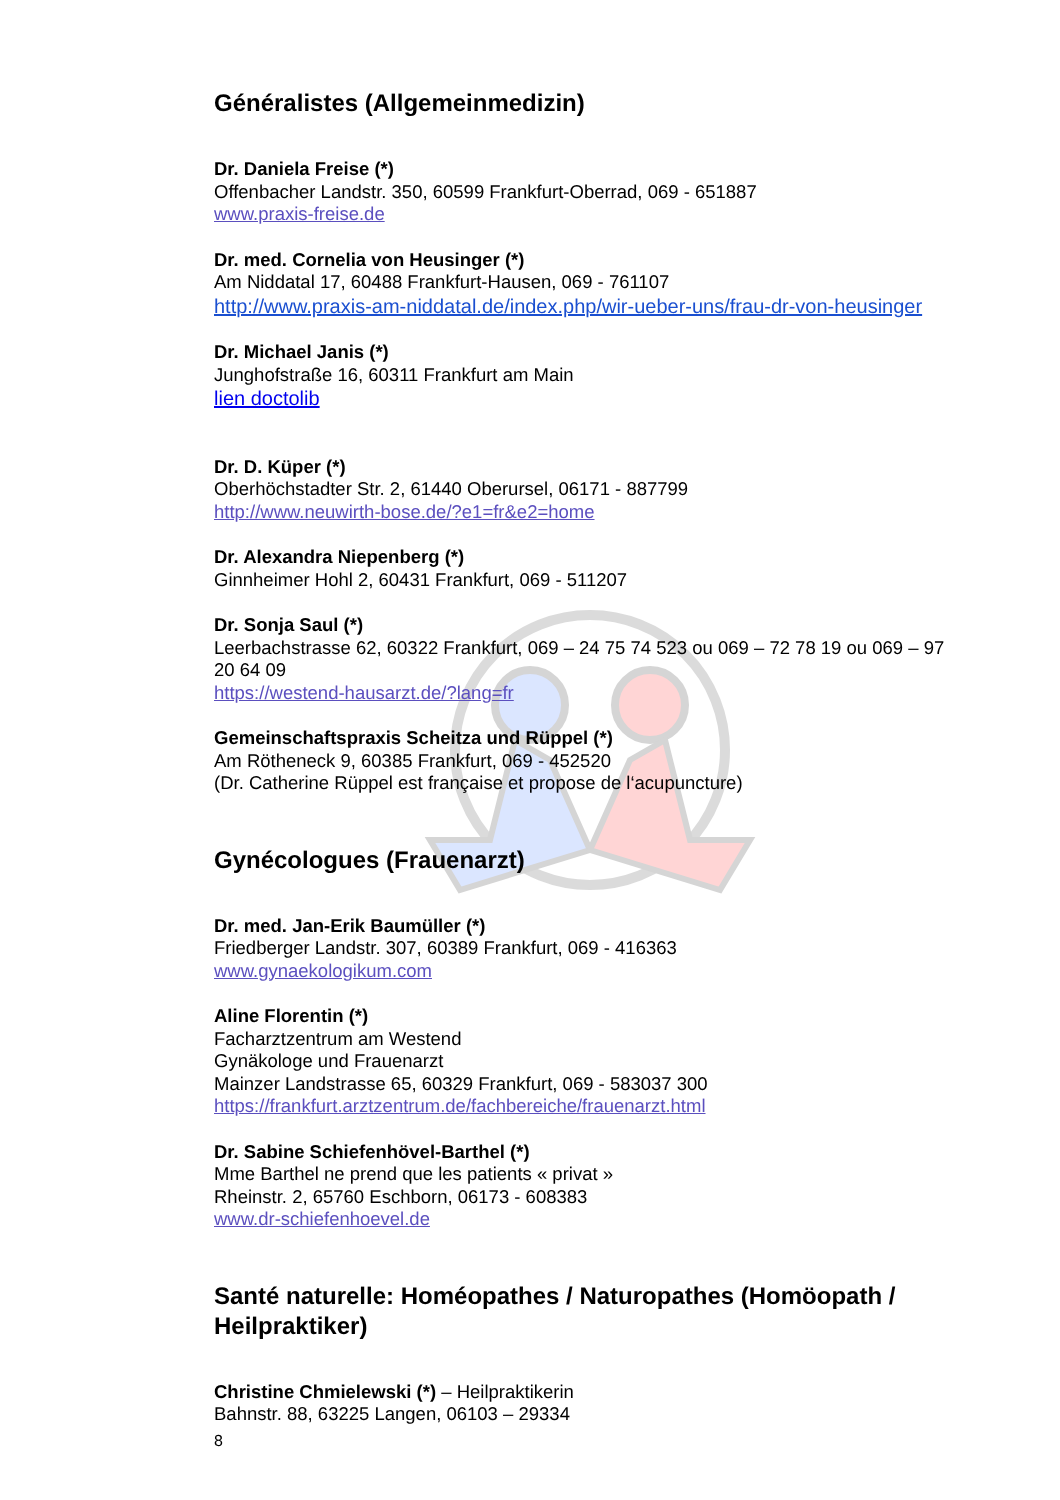Généralistes (Allgemeinmedizin)
Dr. Daniela Freise (*)
Offenbacher Landstr. 350, 60599 Frankfurt-Oberrad, 069 - 651887
www.praxis-freise.de
Dr. med. Cornelia von Heusinger (*)
Am Niddatal 17, 60488 Frankfurt-Hausen, 069 - 761107
http://www.praxis-am-niddatal.de/index.php/wir-ueber-uns/frau-dr-von-heusinger
Dr. Michael Janis (*)
Junghofstraße 16, 60311 Frankfurt am Main
lien doctolib
Dr. D. Küper (*)
Oberhöchstadter Str. 2, 61440 Oberursel, 06171 - 887799
http://www.neuwirth-bose.de/?e1=fr&e2=home
Dr. Alexandra Niepenberg (*)
Ginnheimer Hohl 2, 60431 Frankfurt, 069 - 511207
Dr. Sonja Saul (*)
Leerbachstrasse 62, 60322 Frankfurt, 069 – 24 75 74 523 ou 069 – 72 78 19 ou 069 – 97 20 64 09
https://westend-hausarzt.de/?lang=fr
Gemeinschaftspraxis Scheitza und Rüppel (*)
Am Rötheneck 9, 60385 Frankfurt, 069 - 452520
(Dr. Catherine Rüppel est française et propose de l‘acupuncture)
Gynécologues (Frauenarzt)
Dr. med. Jan-Erik Baumüller (*)
Friedberger Landstr. 307, 60389 Frankfurt, 069 - 416363
www.gynaekologikum.com
Aline Florentin (*)
Facharztzentrum am Westend
Gynäkologe und Frauenarzt
Mainzer Landstrasse 65, 60329 Frankfurt, 069 - 583037 300
https://frankfurt.arztzentrum.de/fachbereiche/frauenarzt.html
Dr. Sabine Schiefenhövel-Barthel (*)
Mme Barthel ne prend que les patients « privat »
Rheinstr. 2, 65760 Eschborn, 06173 - 608383
www.dr-schiefenhoevel.de
Santé naturelle: Homéopathes / Naturopathes (Homöopath / Heilpraktiker)
Christine Chmielewski (*) – Heilpraktikerin
Bahnstr. 88, 63225 Langen, 06103 – 29334
8